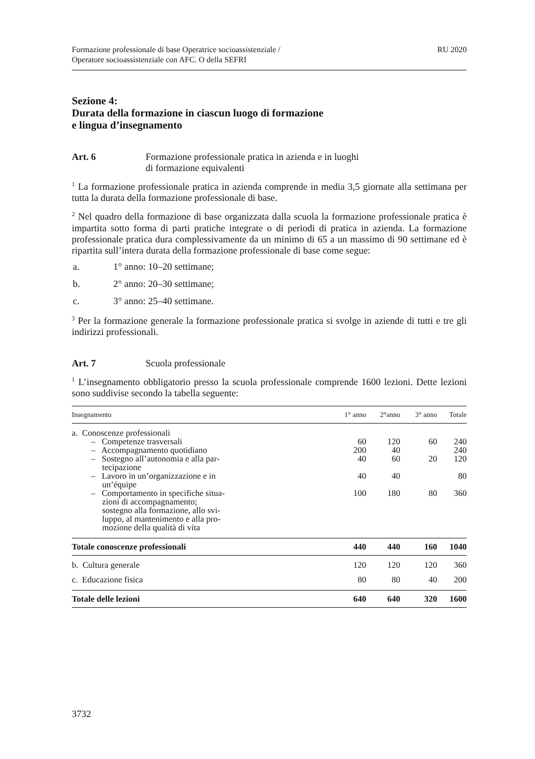Formazione professionale di base Operatrice socioassistenziale /
Operatore socioassistenziale con AFC. O della SEFRI
RU 2020
Sezione 4:
Durata della formazione in ciascun luogo di formazione
e lingua d’insegnamento
Art. 6 Formazione professionale pratica in azienda e in luoghi
di formazione equivalenti
<sup>1</sup> La formazione professionale pratica in azienda comprende in media 3,5 giornate alla settimana per tutta la durata della formazione professionale di base.
<sup>2</sup> Nel quadro della formazione di base organizzata dalla scuola la formazione professionale pratica è impartita sotto forma di parti pratiche integrate o di periodi di pratica in azienda. La formazione professionale pratica dura complessivamente da un minimo di 65 a un massimo di 90 settimane ed è ripartita sull’intera durata della formazione professionale di base come segue:
a. 1° anno: 10–20 settimane;
b. 2° anno: 20–30 settimane;
c. 3° anno: 25–40 settimane.
<sup>3</sup> Per la formazione generale la formazione professionale pratica si svolge in aziende di tutti e tre gli indirizzi professionali.
Art. 7 Scuola professionale
<sup>1</sup> L’insegnamento obbligatorio presso la scuola professionale comprende 1600 lezioni. Dette lezioni sono suddivise secondo la tabella seguente:
| Insegnamento | 1° anno | 2°anno | 3° anno | Totale |
| --- | --- | --- | --- | --- |
| a. Conoscenze professionali | | | | |
| – Competenze trasversali | 60 | 120 | 60 | 240 |
| – Accompagnamento quotidiano | 200 | 40 | | 240 |
| – Sostegno all’autonomia e alla par- tecipazione | 40 | 60 | 20 | 120 |
| – Lavoro in un’organizzazione e in un’équipe | 40 | 40 | | 80 |
| – Comportamento in specifiche situa- zioni di accompagnamento; sostegno alla formazione, allo svi- luppo, al mantenimento e alla pro- mozione della qualità di vita | 100 | 180 | 80 | 360 |
| Totale conoscenze professionali | 440 | 440 | 160 | 1040 |
| b. Cultura generale | 120 | 120 | 120 | 360 |
| c. Educazione fisica | 80 | 80 | 40 | 200 |
| Totale delle lezioni | 640 | 640 | 320 | 1600 |
3732